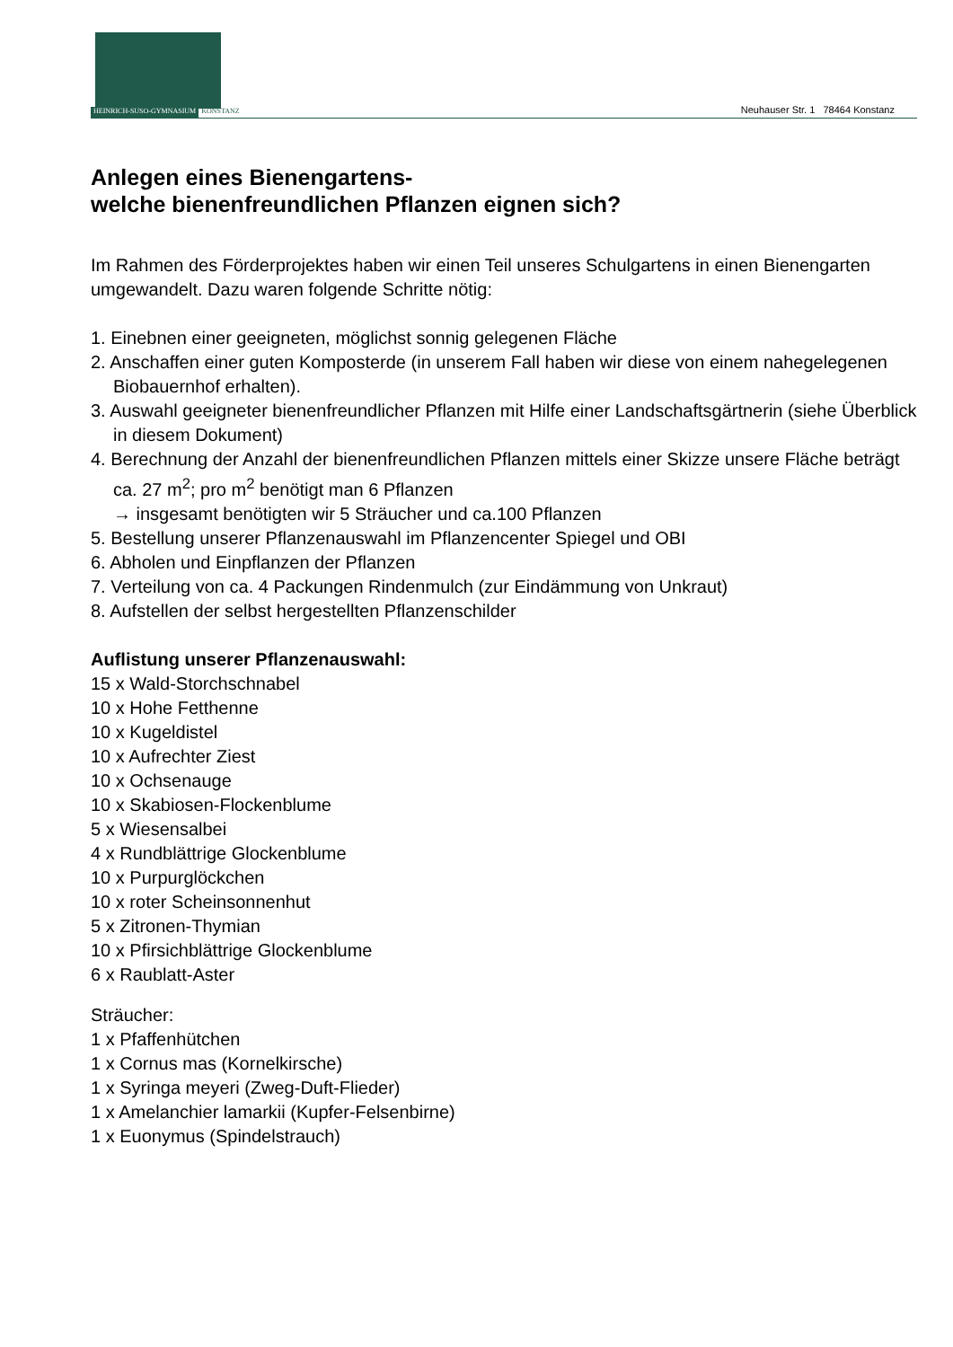HEINRICH-SUSO-GYMNASIUM KONSTANZ
Neuhauser Str. 1 78464 Konstanz
Anlegen eines Bienengartens-
welche bienenfreundlichen Pflanzen eignen sich?
Im Rahmen des Förderprojektes haben wir einen Teil unseres Schulgartens in einen Bienengarten umgewandelt. Dazu waren folgende Schritte nötig:
1. Einebnen einer geeigneten, möglichst sonnig gelegenen Fläche
2. Anschaffen einer guten Komposterde (in unserem Fall haben wir diese von einem nahegelegenen Biobauernhof erhalten).
3. Auswahl geeigneter bienenfreundlicher Pflanzen mit Hilfe einer Landschaftsgärtnerin (siehe Überblick in diesem Dokument)
4. Berechnung der Anzahl der bienenfreundlichen Pflanzen mittels einer Skizze unsere Fläche beträgt ca. 27 m<sup>2</sup>; pro m<sup>2</sup> benötigt man 6 Pflanzen
→ insgesamt benötigten wir 5 Sträucher und ca.100 Pflanzen
5. Bestellung unserer Pflanzenauswahl im Pflanzencenter Spiegel und OBI
6. Abholen und Einpflanzen der Pflanzen
7. Verteilung von ca. 4 Packungen Rindenmulch (zur Eindämmung von Unkraut)
8. Aufstellen der selbst hergestellten Pflanzenschilder
Auflistung unserer Pflanzenauswahl:
15 x Wald-Storchschnabel
10 x Hohe Fetthenne
10 x Kugeldistel
10 x Aufrechter Ziest
10 x Ochsenauge
10 x Skabiosen-Flockenblume
5 x Wiesensalbei
4 x Rundblättrige Glockenblume
10 x Purpurglöckchen
10 x roter Scheinsonnenhut
5 x Zitronen-Thymian
10 x Pfirsichblättrige Glockenblume
6 x Raublatt-Aster
Sträucher:
1 x Pfaffenhütchen
1 x Cornus mas (Kornelkirsche)
1 x Syringa meyeri (Zweg-Duft-Flieder)
1 x Amelanchier lamarkii (Kupfer-Felsenbirne)
1 x Euonymus (Spindelstrauch)